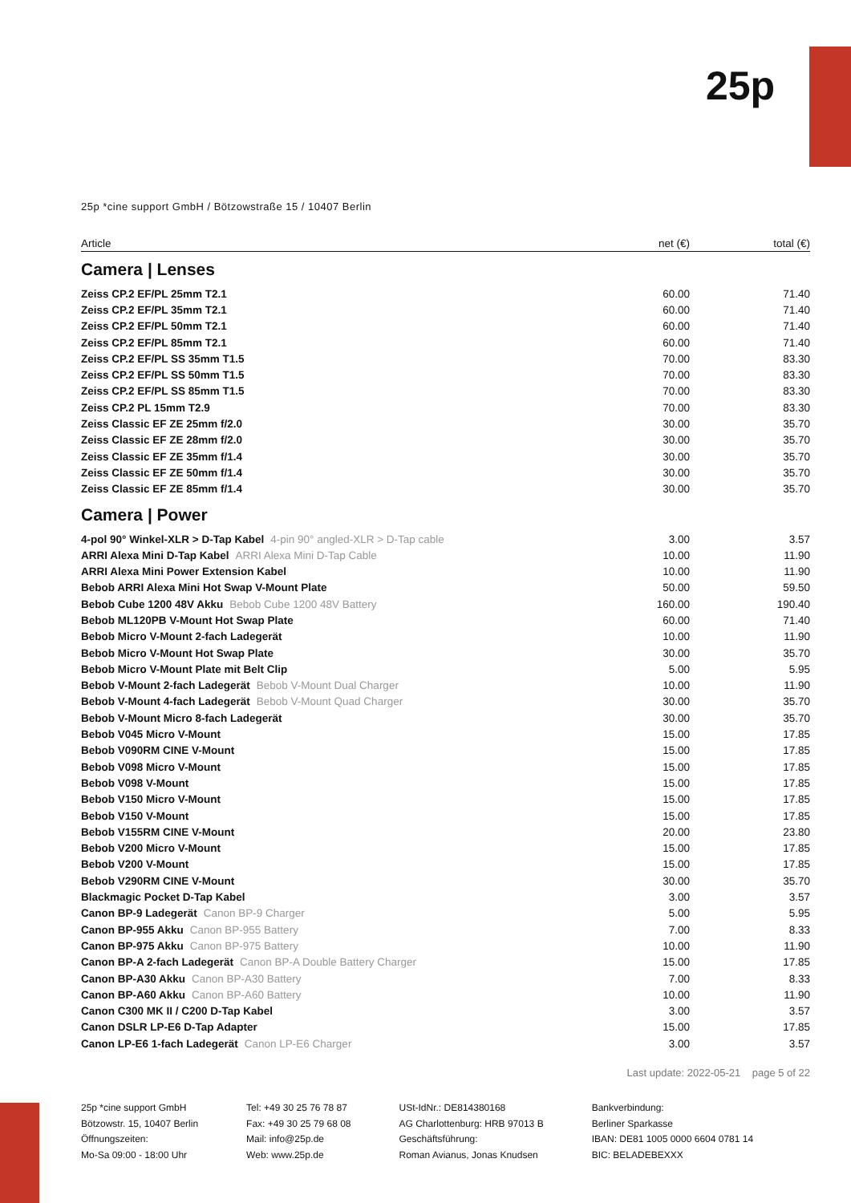25p
25p *cine support GmbH / Bötzowstraße 15 / 10407 Berlin
| Article | net (€) | total (€) |
| --- | --- | --- |
| Camera / Lenses | | |
| Zeiss CP.2 EF/PL 25mm T2.1 | 60.00 | 71.40 |
| Zeiss CP.2 EF/PL 35mm T2.1 | 60.00 | 71.40 |
| Zeiss CP.2 EF/PL 50mm T2.1 | 60.00 | 71.40 |
| Zeiss CP.2 EF/PL 85mm T2.1 | 60.00 | 71.40 |
| Zeiss CP.2 EF/PL SS 35mm T1.5 | 70.00 | 83.30 |
| Zeiss CP.2 EF/PL SS 50mm T1.5 | 70.00 | 83.30 |
| Zeiss CP.2 EF/PL SS 85mm T1.5 | 70.00 | 83.30 |
| Zeiss CP.2 PL 15mm T2.9 | 70.00 | 83.30 |
| Zeiss Classic EF ZE 25mm f/2.0 | 30.00 | 35.70 |
| Zeiss Classic EF ZE 28mm f/2.0 | 30.00 | 35.70 |
| Zeiss Classic EF ZE 35mm f/1.4 | 30.00 | 35.70 |
| Zeiss Classic EF ZE 50mm f/1.4 | 30.00 | 35.70 |
| Zeiss Classic EF ZE 85mm f/1.4 | 30.00 | 35.70 |
| Camera / Power | | |
| 4-pol 90° Winkel-XLR > D-Tap Kabel 4-pin 90° angled-XLR > D-Tap cable | 3.00 | 3.57 |
| ARRI Alexa Mini D-Tap Kabel ARRI Alexa Mini D-Tap Cable | 10.00 | 11.90 |
| ARRI Alexa Mini Power Extension Kabel | 10.00 | 11.90 |
| Bebob ARRI Alexa Mini Hot Swap V-Mount Plate | 50.00 | 59.50 |
| Bebob Cube 1200 48V Akku Bebob Cube 1200 48V Battery | 160.00 | 190.40 |
| Bebob ML120PB V-Mount Hot Swap Plate | 60.00 | 71.40 |
| Bebob Micro V-Mount 2-fach Ladegerät | 10.00 | 11.90 |
| Bebob Micro V-Mount Hot Swap Plate | 30.00 | 35.70 |
| Bebob Micro V-Mount Plate mit Belt Clip | 5.00 | 5.95 |
| Bebob V-Mount 2-fach Ladegerät Bebob V-Mount Dual Charger | 10.00 | 11.90 |
| Bebob V-Mount 4-fach Ladegerät Bebob V-Mount Quad Charger | 30.00 | 35.70 |
| Bebob V-Mount Micro 8-fach Ladegerät | 30.00 | 35.70 |
| Bebob V045 Micro V-Mount | 15.00 | 17.85 |
| Bebob V090RM CINE V-Mount | 15.00 | 17.85 |
| Bebob V098 Micro V-Mount | 15.00 | 17.85 |
| Bebob V098 V-Mount | 15.00 | 17.85 |
| Bebob V150 Micro V-Mount | 15.00 | 17.85 |
| Bebob V150 V-Mount | 15.00 | 17.85 |
| Bebob V155RM CINE V-Mount | 20.00 | 23.80 |
| Bebob V200 Micro V-Mount | 15.00 | 17.85 |
| Bebob V200 V-Mount | 15.00 | 17.85 |
| Bebob V290RM CINE V-Mount | 30.00 | 35.70 |
| Blackmagic Pocket D-Tap Kabel | 3.00 | 3.57 |
| Canon BP-9 Ladegerät Canon BP-9 Charger | 5.00 | 5.95 |
| Canon BP-955 Akku Canon BP-955 Battery | 7.00 | 8.33 |
| Canon BP-975 Akku Canon BP-975 Battery | 10.00 | 11.90 |
| Canon BP-A 2-fach Ladegerät Canon BP-A Double Battery Charger | 15.00 | 17.85 |
| Canon BP-A30 Akku Canon BP-A30 Battery | 7.00 | 8.33 |
| Canon BP-A60 Akku Canon BP-A60 Battery | 10.00 | 11.90 |
| Canon C300 MK II / C200 D-Tap Kabel | 3.00 | 3.57 |
| Canon DSLR LP-E6 D-Tap Adapter | 15.00 | 17.85 |
| Canon LP-E6 1-fach Ladegerät Canon LP-E6 Charger | 3.00 | 3.57 |
Last update: 2022-05-21 page 5 of 22
25p *cine support GmbH
Bötzowstr. 15, 10407 Berlin
Öffnungszeiten:
Mo-Sa 09:00 - 18:00 Uhr
Tel: +49 30 25 76 78 87
Fax: +49 30 25 79 68 08
Mail: info@25p.de
Web: www.25p.de
USt-IdNr.: DE814380168
AG Charlottenburg: HRB 97013 B
Geschäftsführung:
Roman Avianus, Jonas Knudsen
Bankverbindung:
Berliner Sparkasse
IBAN: DE81 1005 0000 6604 0781 14
BIC: BELADEBEXXX